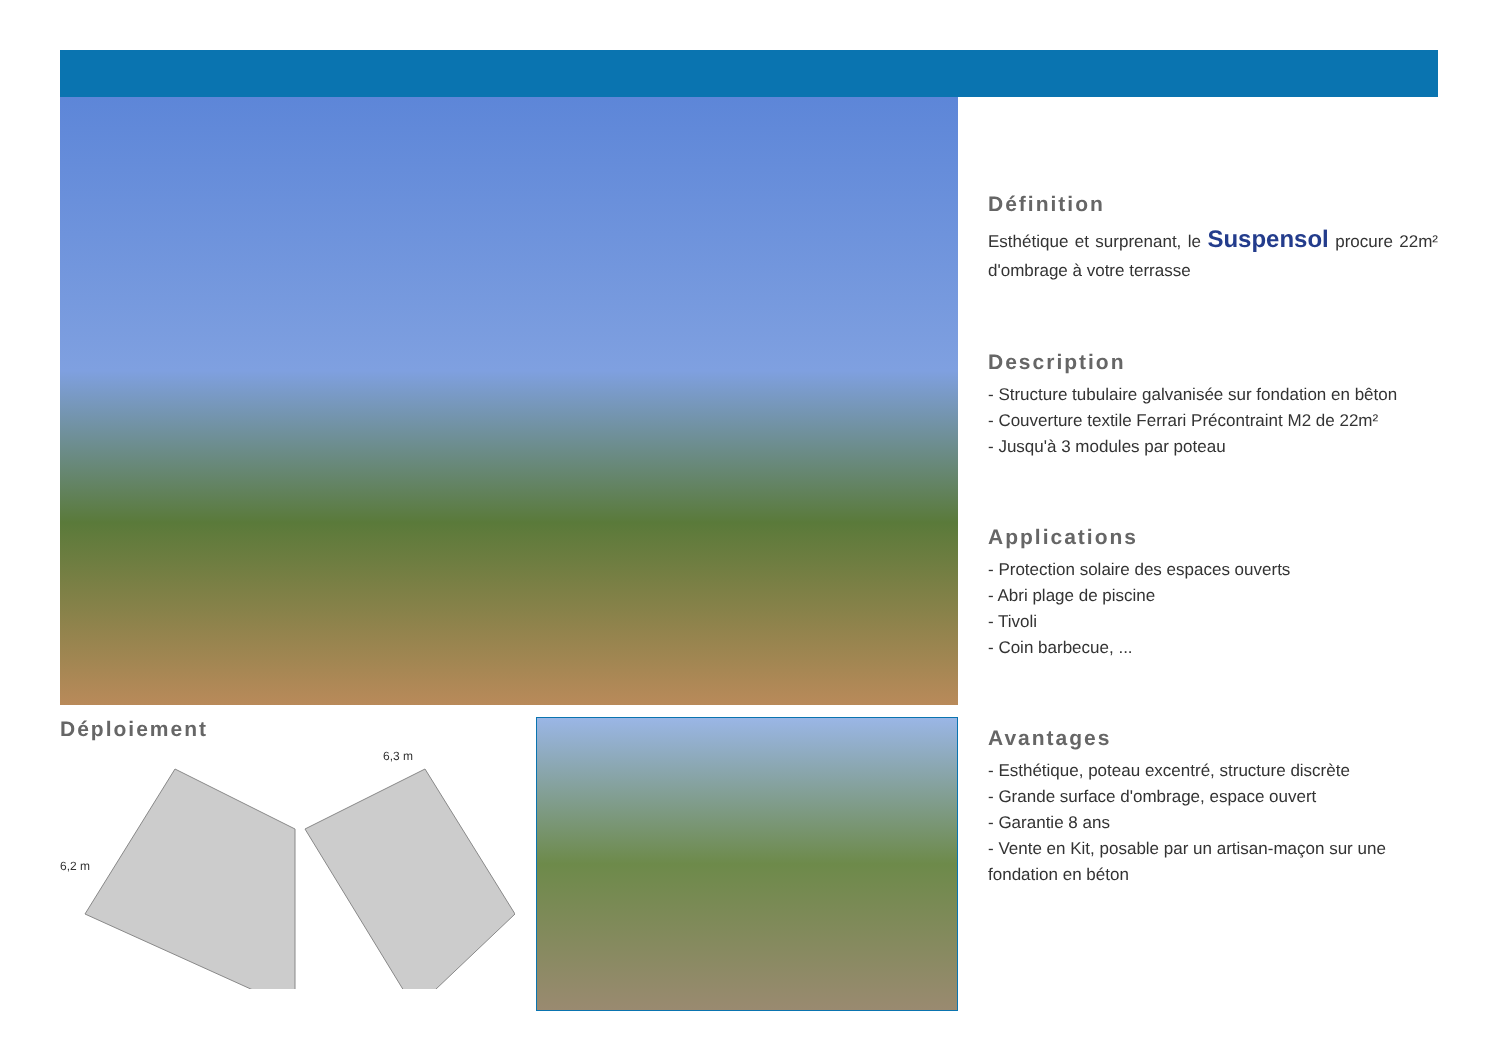Déploiement
6,3 m
6,2 m
Définition
Esthétique et surprenant, le Suspensol procure 22m² d'ombrage à votre terrasse
Description
- Structure tubulaire galvanisée sur fondation en bêton
- Couverture textile Ferrari Précontraint M2 de 22m²
- Jusqu'à 3 modules par poteau
Applications
- Protection solaire des espaces ouverts
- Abri plage de piscine
- Tivoli
- Coin barbecue, ...
Avantages
- Esthétique, poteau excentré, structure discrète
- Grande surface d'ombrage, espace ouvert
- Garantie 8 ans
- Vente en Kit, posable par un artisan-maçon sur une fondation en béton